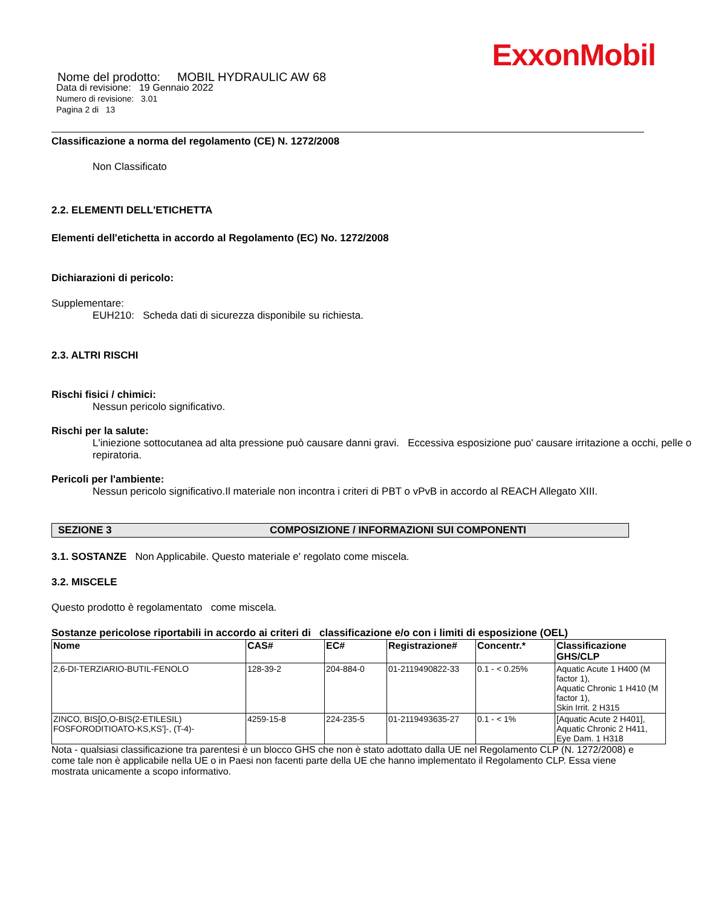ExxonMobil
Nome del prodotto: MOBIL HYDRAULIC AW 68
Data di revisione: 19 Gennaio 2022
Numero di revisione: 3.01
Pagina 2 di 13
Classificazione a norma del regolamento (CE) N. 1272/2008
Non Classificato
2.2. ELEMENTI DELL'ETICHETTA
Elementi dell'etichetta in accordo al Regolamento (EC) No. 1272/2008
Dichiarazioni di pericolo:
Supplementare:
EUH210: Scheda dati di sicurezza disponibile su richiesta.
2.3. ALTRI RISCHI
Rischi fisici / chimici:
Nessun pericolo significativo.
Rischi per la salute:
L'iniezione sottocutanea ad alta pressione può causare danni gravi. Eccessiva esposizione puo' causare irritazione a occhi, pelle o repiratoria.
Pericoli per l'ambiente:
Nessun pericolo significativo.Il materiale non incontra i criteri di PBT o vPvB in accordo al REACH Allegato XIII.
SEZIONE 3 COMPOSIZIONE / INFORMAZIONI SUI COMPONENTI
3.1. SOSTANZE Non Applicabile. Questo materiale e' regolato come miscela.
3.2. MISCELE
Questo prodotto è regolamentato come miscela.
Sostanze pericolose riportabili in accordo ai criteri di classificazione e/o con i limiti di esposizione (OEL)
| Nome | CAS# | EC# | Registrazione# | Concentr.* | Classificazione GHS/CLP |
| --- | --- | --- | --- | --- | --- |
| 2,6-DI-TERZIARIO-BUTIL-FENOLO | 128-39-2 | 204-884-0 | 01-2119490822-33 | 0.1 - < 0.25% | Aquatic Acute 1 H400 (M factor 1), Aquatic Chronic 1 H410 (M factor 1), Skin Irrit. 2 H315 |
| ZINCO, BIS[O,O-BIS(2-ETILESIL) FOSFORODITIOATO-KS,KS']-, (T-4)- | 4259-15-8 | 224-235-5 | 01-2119493635-27 | 0.1 - < 1% | [Aquatic Acute 2 H401], Aquatic Chronic 2 H411, Eye Dam. 1 H318 |
Nota - qualsiasi classificazione tra parentesi è un blocco GHS che non è stato adottato dalla UE nel Regolamento CLP (N. 1272/2008) e come tale non è applicabile nella UE o in Paesi non facenti parte della UE che hanno implementato il Regolamento CLP. Essa viene mostrata unicamente a scopo informativo.